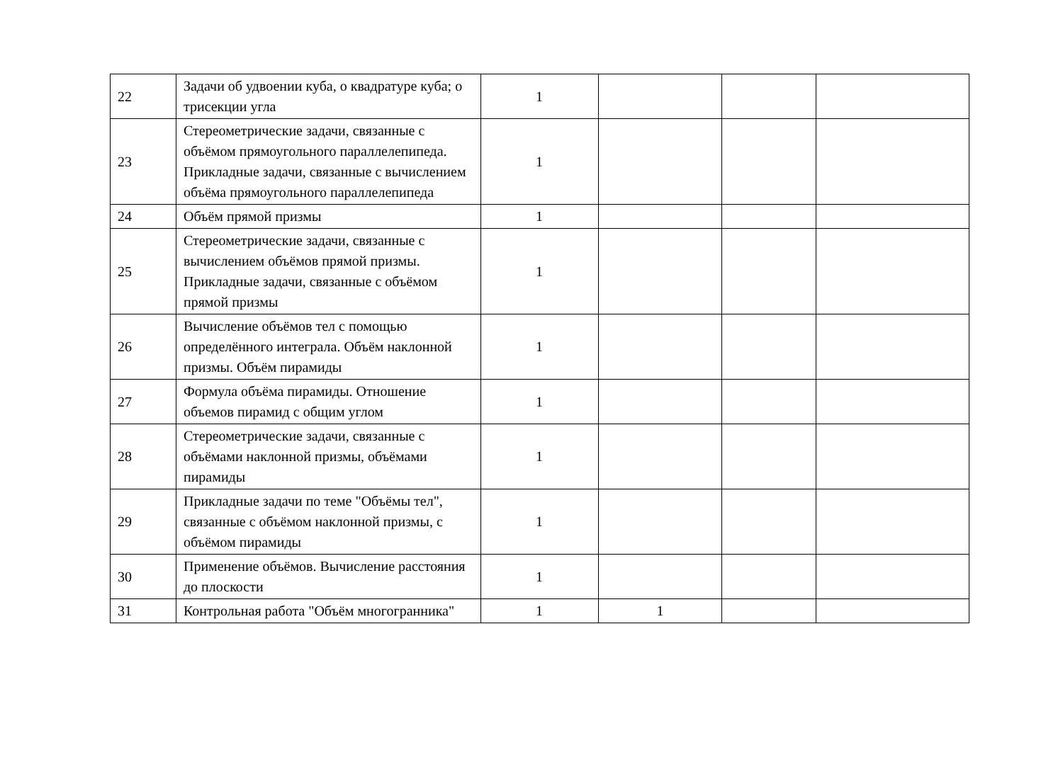| 22 | Задачи об удвоении куба, о квадратуре куба; о трисекции угла | 1 | | | |
| 23 | Стереометрические задачи, связанные с объёмом прямоугольного параллелепипеда. Прикладные задачи, связанные с вычислением объёма прямоугольного параллелепипеда | 1 | | | |
| 24 | Объём прямой призмы | 1 | | | |
| 25 | Стереометрические задачи, связанные с вычислением объёмов прямой призмы. Прикладные задачи, связанные с объёмом прямой призмы | 1 | | | |
| 26 | Вычисление объёмов тел с помощью определённого интеграла. Объём наклонной призмы. Объём пирамиды | 1 | | | |
| 27 | Формула объёма пирамиды. Отношение объемов пирамид с общим углом | 1 | | | |
| 28 | Стереометрические задачи, связанные с объёмами наклонной призмы, объёмами пирамиды | 1 | | | |
| 29 | Прикладные задачи по теме "Объёмы тел", связанные с объёмом наклонной призмы, с объёмом пирамиды | 1 | | | |
| 30 | Применение объёмов. Вычисление расстояния до плоскости | 1 | | | |
| 31 | Контрольная работа "Объём многогранника" | 1 | 1 | | |